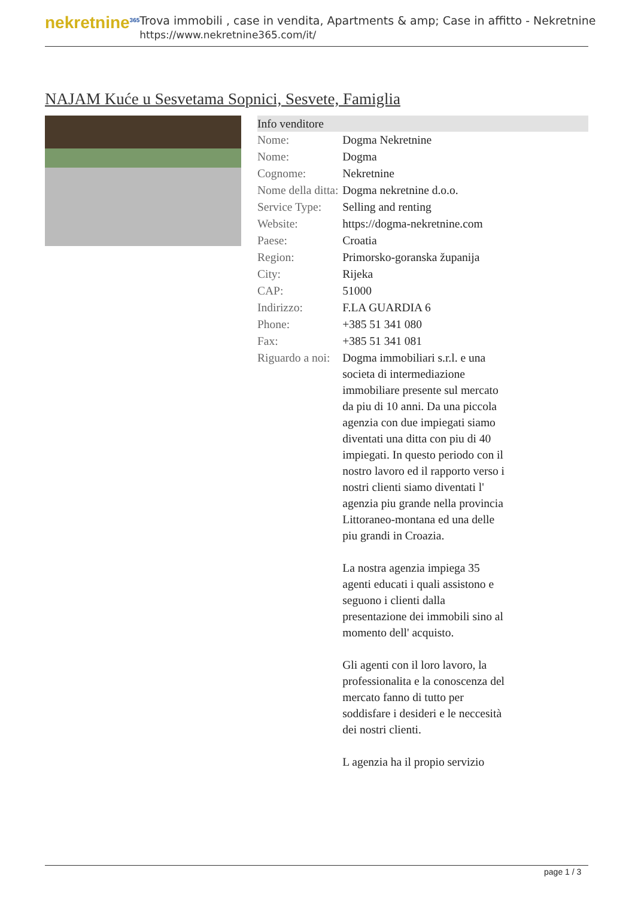nekretnine<sup>365</sup>
Trova immobili , case in vendita, Apartments & amp; Case in affitto - Nekretnine
https://www.nekretnine365.com/it/
NAJAM Kuće u Sesvetama Sopnici, Sesvete, Famiglia
| Info venditore | |
| --- | --- |
| Nome: | Dogma Nekretnine |
| Nome: | Dogma |
| Cognome: | Nekretnine |
| Nome della ditta: | Dogma nekretnine d.o.o. |
| Service Type: | Selling and renting |
| Website: | https://dogma-nekretnine.com |
| Paese: | Croatia |
| Region: | Primorsko-goranska županija |
| City: | Rijeka |
| CAP: | 51000 |
| Indirizzo: | F.LA GUARDIA 6 |
| Phone: | +385 51 341 080 |
| Fax: | +385 51 341 081 |
| Riguardo a noi: | Dogma immobiliari s.r.l. e una societa di intermediazione immobiliare presente sul mercato da piu di 10 anni. Da una piccola agenzia con due impiegati siamo diventati una ditta con piu di 40 impiegati. In questo periodo con il nostro lavoro ed il rapporto verso i nostri clienti siamo diventati l' agenzia piu grande nella provincia Littoraneo-montana ed una delle piu grandi in Croazia. La nostra agenzia impiega 35 agenti educati i quali assistono e seguono i clienti dalla presentazione dei immobili sino al momento dell' acquisto. Gli agenti con il loro lavoro, la professionalita e la conoscenza del mercato fanno di tutto per soddisfare i desideri e le neccesità dei nostri clienti. L agenzia ha il propio servizio |
page 1 / 3